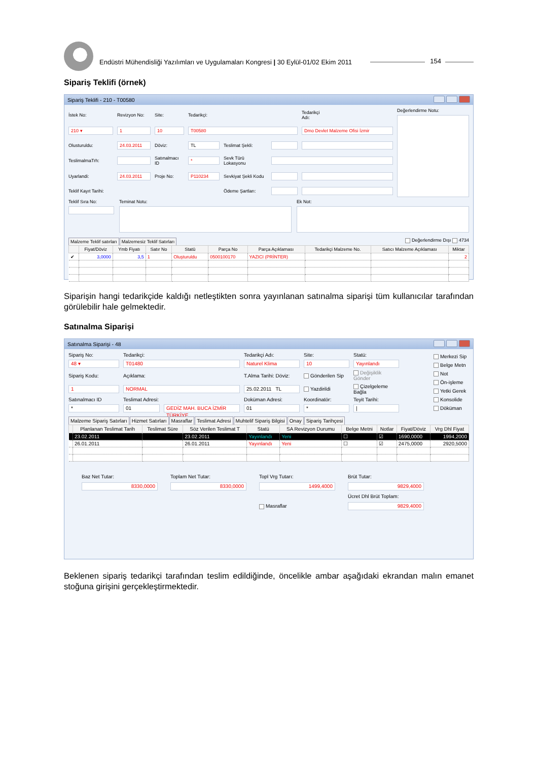Endüstri Mühendisliği Yazılımları ve Uygulamaları Kongresi | 30 Eylül-01/02 Ekim 2011
154
Sipariş Teklifi (örnek)
Sipariş Teklifi - 210 - T00580
İstek No: Revizyon No: Site: Tedarikçi: Tedarikçi Adı: 210 ▾ 1 10 T00580 Dmo Devlet Malzeme Ofisi İzmir Olusturuldu: 24.03.2011 Döviz: TL Teslimat Şekli: TeslimalmaTrh: Satınalmacı ID * Sevk Türü Lokasyonu Uyarlandi: 24.03.2011 Proje No: P110234 Sevkiyat Şekli Kodu Teklif Kayıt Tarihi: Ödeme Şartları:
Değerlendirme Notu:
Teklif Sıra No: Teminat Notu: Ek Not:
Malzeme Teklif satırları Malzemesiz Teklif Satırları
Değerlendirme Dışı 4734
| | Fiyat/Döviz | Ymb Fiyatı | Satır No | Statü | Parça No | Parça Açıklaması | Tedarikçi Malzeme No. | Satıcı Malzeme Açıklaması | Miktar |
| --- | --- | --- | --- | --- | --- | --- | --- | --- | --- |
| ✔ | 3,0000 | 3,5 | 1 | Oluşturuldu | 0500100170 | YAZICI (PRİNTER) | | | 2 |
Siparişin hangi tedarikçide kaldığı netleştikten sonra yayınlanan satınalma siparişi tüm kullanıcılar tarafından görülebilir hale gelmektedir.
Satınalma Siparişi
Satınalma Siparişi - 48
Sipariş No: Tedarikçi: Tedarikçi Adı: Site: Statü: 48 ▾ T01480 Naturel Klima 10 Yayınlandı Sipariş Kodu: Açıklama: T.Alma Tarihi: Döviz: Gönderilen Sip Değişiklik Gönder 1 NORMAL 25.02.2011 TL Yazdirildi Çizelgeleme Bağla Satınalmacı ID Teslimat Adresi: Doküman Adresi: Koordinatör: Teyit Tarihi: * 01 GEDİZ MAH. BUCA İZMİR TÜRKİYE 01 * |
Merkezi Sip
Belge Metn
Not
Ön-işleme
Yetki Gerek
Konsolide
Döküman
Malzeme Sipariş Satırları Hizmet Satırları Masraflar Teslimat Adresi Muhtelif Sipariş Bilgisi Onay Sipariş Tarihçesi
| | Planlanan Teslimat Tarih | Teslimat Süre | Söz Verilen Teslimat T | Statü | SA Revizyon Durumu | Belge Metni | Notlar | Fiyat/Döviz | Vrg Dhl Fiyat |
| --- | --- | --- | --- | --- | --- | --- | --- | --- | --- |
| | 23.02.2011 | | 23.02.2011 | Yayınlandı | Yeni | ☐ | ☑ | 1690,0000 | 1994,2000 |
| | 26.01.2011 | | 26.01.2011 | Yayınlandı | Yeni | ☐ | ☑ | 2475,0000 | 2920,5000 |
Baz Net Tutar: Toplam Net Tutar: Topl Vrg Tutarı: Brüt Tutar: 8330,0000 8330,0000 1499,4000 9829,4000 Ücret Dhl Brüt Toplam: Masraflar 9829,4000
Beklenen sipariş tedarikçi tarafından teslim edildiğinde, öncelikle ambar aşağıdaki ekrandan malın emanet stoğuna girişini gerçekleştirmektedir.